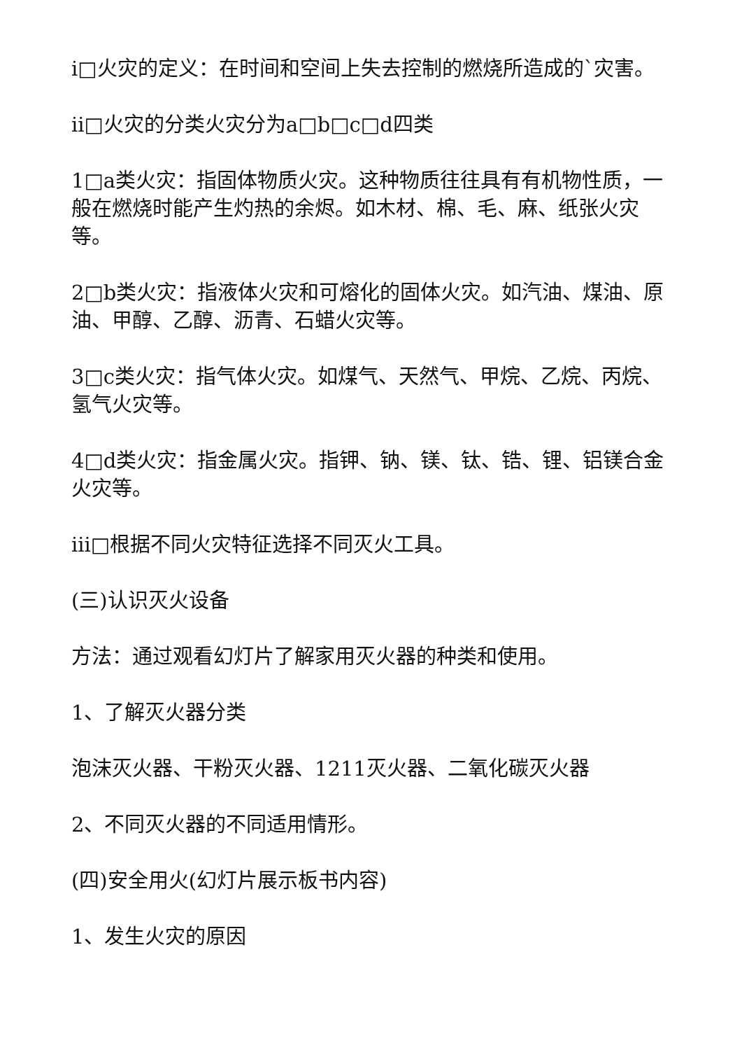i□火灾的定义：在时间和空间上失去控制的燃烧所造成的`灾害。
ii□火灾的分类火灾分为a□b□c□d四类
1□a类火灾：指固体物质火灾。这种物质往往具有有机物性质，一般在燃烧时能产生灼热的余烬。如木材、棉、毛、麻、纸张火灾等。
2□b类火灾：指液体火灾和可熔化的固体火灾。如汽油、煤油、原油、甲醇、乙醇、沥青、石蜡火灾等。
3□c类火灾：指气体火灾。如煤气、天然气、甲烷、乙烷、丙烷、氢气火灾等。
4□d类火灾：指金属火灾。指钾、钠、镁、钛、锆、锂、铝镁合金火灾等。
iii□根据不同火灾特征选择不同灭火工具。
(三)认识灭火设备
方法：通过观看幻灯片了解家用灭火器的种类和使用。
1、了解灭火器分类
泡沫灭火器、干粉灭火器、1211灭火器、二氧化碳灭火器
2、不同灭火器的不同适用情形。
(四)安全用火(幻灯片展示板书内容)
1、发生火灾的原因